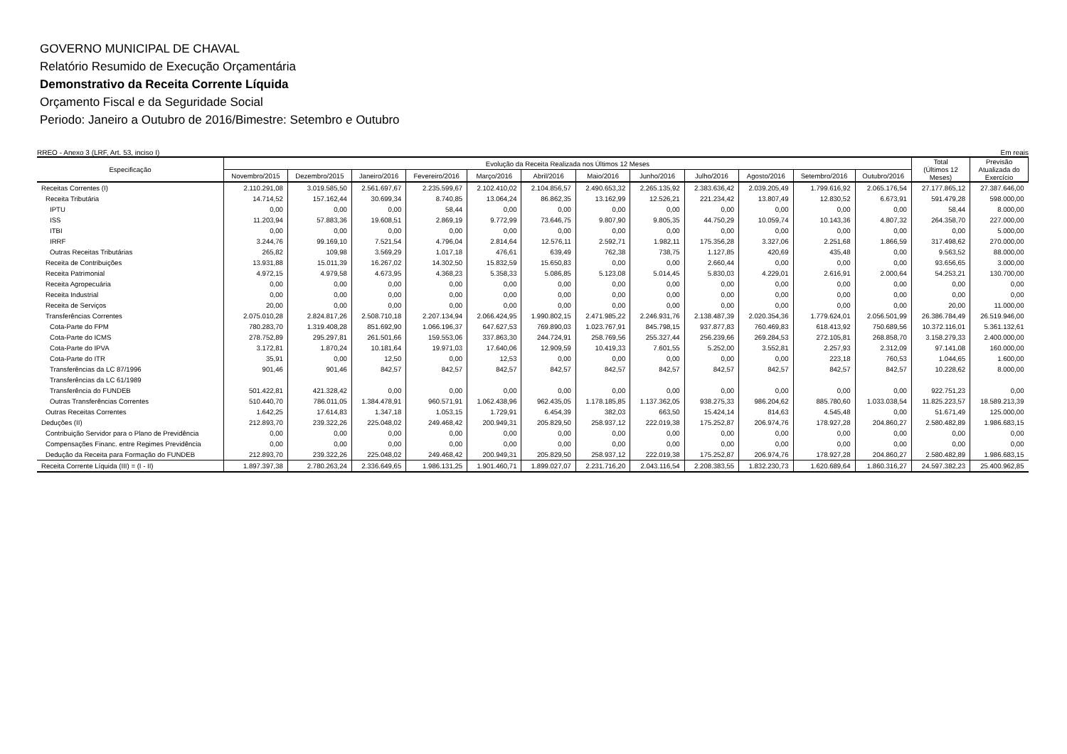GOVERNO MUNICIPAL DE CHAVAL
Relatório Resumido de Execução Orçamentária
Demonstrativo da Receita Corrente Líquida
Orçamento Fiscal e da Seguridade Social
Periodo: Janeiro a Outubro de 2016/Bimestre: Setembro e Outubro
RREO - Anexo 3 (LRF, Art. 53, inciso I) Em reais
| Especificação | Evolução da Receita Realizada nos Últimos 12 Meses | | | | | | | | | | | | Total (Últimos 12 Meses) | Previsão Atualizada do Exercício |
| --- | --- | --- | --- | --- | --- | --- | --- | --- | --- | --- | --- | --- | --- | --- |
| | Novembro/2015 | Dezembro/2015 | Janeiro/2016 | Fevereiro/2016 | Março/2016 | Abril/2016 | Maio/2016 | Junho/2016 | Julho/2016 | Agosto/2016 | Setembro/2016 | Outubro/2016 | | |
| Receitas Correntes (I) | 2.110.291,08 | 3.019.585,50 | 2.561.697,67 | 2.235.599,67 | 2.102.410,02 | 2.104.856,57 | 2.490.653,32 | 2.265.135,92 | 2.383.636,42 | 2.039.205,49 | 1.799.616,92 | 2.065.176,54 | 27.177.865,12 | 27.387.646,00 |
| Receita Tributária | 14.714,52 | 157.162,44 | 30.699,34 | 8.740,85 | 13.064,24 | 86.862,35 | 13.162,99 | 12.526,21 | 221.234,42 | 13.807,49 | 12.830,52 | 6.673,91 | 591.479,28 | 598.000,00 |
| IPTU | 0,00 | 0,00 | 0,00 | 58,44 | 0,00 | 0,00 | 0,00 | 0,00 | 0,00 | 0,00 | 0,00 | 0,00 | 58,44 | 8.000,00 |
| ISS | 11.203,94 | 57.883,36 | 19.608,51 | 2.869,19 | 9.772,99 | 73.646,75 | 9.807,90 | 9.805,35 | 44.750,29 | 10.059,74 | 10.143,36 | 4.807,32 | 264.358,70 | 227.000,00 |
| ITBI | 0,00 | 0,00 | 0,00 | 0,00 | 0,00 | 0,00 | 0,00 | 0,00 | 0,00 | 0,00 | 0,00 | 0,00 | 0,00 | 5.000,00 |
| IRRF | 3.244,76 | 99.169,10 | 7.521,54 | 4.796,04 | 2.814,64 | 12.576,11 | 2.592,71 | 1.982,11 | 175.356,28 | 3.327,06 | 2.251,68 | 1.866,59 | 317.498,62 | 270.000,00 |
| Outras Receitas Tributárias | 265,82 | 109,98 | 3.569,29 | 1.017,18 | 476,61 | 639,49 | 762,38 | 738,75 | 1.127,85 | 420,69 | 435,48 | 0,00 | 9.563,52 | 88.000,00 |
| Receita de Contribuições | 13.931,88 | 15.011,39 | 16.267,02 | 14.302,50 | 15.832,59 | 15.650,83 | 0,00 | 0,00 | 2.660,44 | 0,00 | 0,00 | 0,00 | 93.656,65 | 3.000,00 |
| Receita Patrimonial | 4.972,15 | 4.979,58 | 4.673,95 | 4.368,23 | 5.358,33 | 5.086,85 | 5.123,08 | 5.014,45 | 5.830,03 | 4.229,01 | 2.616,91 | 2.000,64 | 54.253,21 | 130.700,00 |
| Receita Agropecuária | 0,00 | 0,00 | 0,00 | 0,00 | 0,00 | 0,00 | 0,00 | 0,00 | 0,00 | 0,00 | 0,00 | 0,00 | 0,00 | 0,00 |
| Receita Industrial | 0,00 | 0,00 | 0,00 | 0,00 | 0,00 | 0,00 | 0,00 | 0,00 | 0,00 | 0,00 | 0,00 | 0,00 | 0,00 | 0,00 |
| Receita de Serviços | 20,00 | 0,00 | 0,00 | 0,00 | 0,00 | 0,00 | 0,00 | 0,00 | 0,00 | 0,00 | 0,00 | 0,00 | 20,00 | 11.000,00 |
| Transferências Correntes | 2.075.010,28 | 2.824.817,26 | 2.508.710,18 | 2.207.134,94 | 2.066.424,95 | 1.990.802,15 | 2.471.985,22 | 2.246.931,76 | 2.138.487,39 | 2.020.354,36 | 1.779.624,01 | 2.056.501,99 | 26.386.784,49 | 26.519.946,00 |
| Cota-Parte do FPM | 780.283,70 | 1.319.408,28 | 851.692,90 | 1.066.196,37 | 647.627,53 | 769.890,03 | 1.023.767,91 | 845.798,15 | 937.877,83 | 760.469,83 | 618.413,92 | 750.689,56 | 10.372.116,01 | 5.361.132,61 |
| Cota-Parte do ICMS | 278.752,89 | 295.297,81 | 261.501,66 | 159.553,06 | 337.863,30 | 244.724,91 | 258.769,56 | 255.327,44 | 256.239,66 | 269.284,53 | 272.105,81 | 268.858,70 | 3.158.279,33 | 2.400.000,00 |
| Cota-Parte do IPVA | 3.172,81 | 1.870,24 | 10.181,64 | 19.971,03 | 17.640,06 | 12.909,59 | 10.419,33 | 7.601,55 | 5.252,00 | 3.552,81 | 2.257,93 | 2.312,09 | 97.141,08 | 160.000,00 |
| Cota-Parte do ITR | 35,91 | 0,00 | 12,50 | 0,00 | 12,53 | 0,00 | 0,00 | 0,00 | 0,00 | 0,00 | 223,18 | 760,53 | 1.044,65 | 1.600,00 |
| Transferências da LC 87/1996 | 901,46 | 901,46 | 842,57 | 842,57 | 842,57 | 842,57 | 842,57 | 842,57 | 842,57 | 842,57 | 842,57 | 842,57 | 10.228,62 | 8.000,00 |
| Transferências da LC 61/1989 | | | | | | | | | | | | | | |
| Transferência do FUNDEB | 501.422,81 | 421.328,42 | 0,00 | 0,00 | 0,00 | 0,00 | 0,00 | 0,00 | 0,00 | 0,00 | 0,00 | 0,00 | 922.751,23 | 0,00 |
| Outras Transferências Correntes | 510.440,70 | 786.011,05 | 1.384.478,91 | 960.571,91 | 1.062.438,96 | 962.435,05 | 1.178.185,85 | 1.137.362,05 | 938.275,33 | 986.204,62 | 885.780,60 | 1.033.038,54 | 11.825.223,57 | 18.589.213,39 |
| Outras Receitas Correntes | 1.642,25 | 17.614,83 | 1.347,18 | 1.053,15 | 1.729,91 | 6.454,39 | 382,03 | 663,50 | 15.424,14 | 814,63 | 4.545,48 | 0,00 | 51.671,49 | 125.000,00 |
| Deduções (II) | 212.893,70 | 239.322,26 | 225.048,02 | 249.468,42 | 200.949,31 | 205.829,50 | 258.937,12 | 222.019,38 | 175.252,87 | 206.974,76 | 178.927,28 | 204.860,27 | 2.580.482,89 | 1.986.683,15 |
| Contribuição Servidor para o Plano de Previdência | 0,00 | 0,00 | 0,00 | 0,00 | 0,00 | 0,00 | 0,00 | 0,00 | 0,00 | 0,00 | 0,00 | 0,00 | 0,00 | 0,00 |
| Compensações Financ. entre Regimes Previdência | 0,00 | 0,00 | 0,00 | 0,00 | 0,00 | 0,00 | 0,00 | 0,00 | 0,00 | 0,00 | 0,00 | 0,00 | 0,00 | 0,00 |
| Dedução da Receita para Formação do FUNDEB | 212.893,70 | 239.322,26 | 225.048,02 | 249.468,42 | 200.949,31 | 205.829,50 | 258.937,12 | 222.019,38 | 175.252,87 | 206.974,76 | 178.927,28 | 204.860,27 | 2.580.482,89 | 1.986.683,15 |
| Receita Corrente Líquida (III) = (I - II) | 1.897.397,38 | 2.780.263,24 | 2.336.649,65 | 1.986.131,25 | 1.901.460,71 | 1.899.027,07 | 2.231.716,20 | 2.043.116,54 | 2.208.383,55 | 1.832.230,73 | 1.620.689,64 | 1.860.316,27 | 24.597.382,23 | 25.400.962,85 |